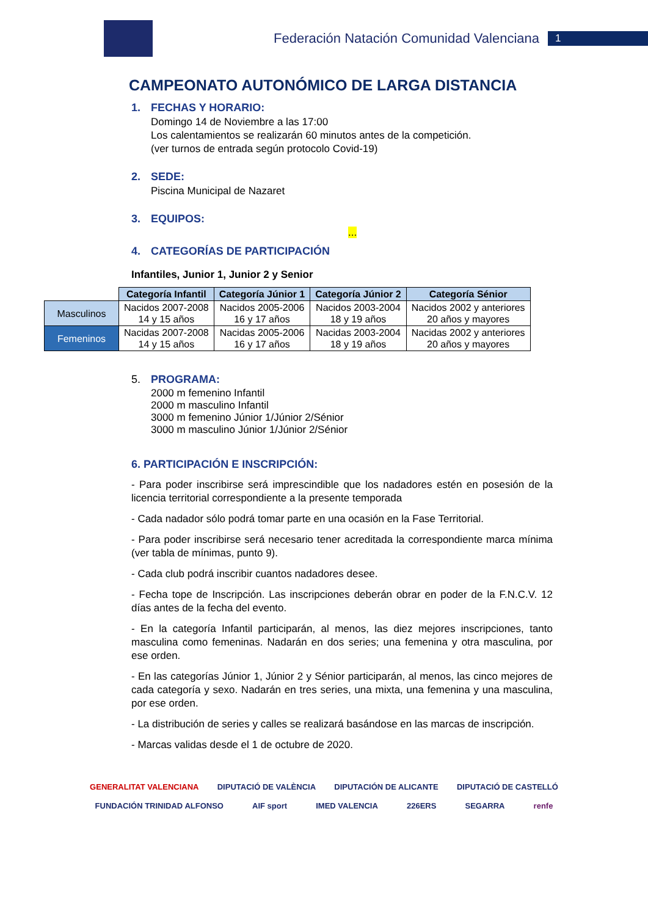Federación Natación Comunidad Valenciana
1
CAMPEONATO AUTONÓMICO DE LARGA DISTANCIA
1. FECHAS Y HORARIO:
Domingo 14 de Noviembre a las 17:00
Los calentamientos se realizarán 60 minutos antes de la competición.
(ver turnos de entrada según protocolo Covid-19)
2. SEDE:
Piscina Municipal de Nazaret
3. EQUIPOS:
...
4. CATEGORÍAS DE PARTICIPACIÓN
Infantiles, Junior 1, Junior 2 y Senior
| | Categoría Infantil | Categoría Júnior 1 | Categoría Júnior 2 | Categoría Sénior |
| Masculinos | Nacidos 2007-2008 14 y 15 años | Nacidos 2005-2006 16 y 17 años | Nacidos 2003-2004 18 y 19 años | Nacidos 2002 y anteriores 20 años y mayores |
| Femeninos | Nacidas 2007-2008 14 y 15 años | Nacidas 2005-2006 16 y 17 años | Nacidas 2003-2004 18 y 19 años | Nacidas 2002 y anteriores 20 años y mayores |
5. PROGRAMA:
2000 m femenino Infantil
2000 m masculino Infantil
3000 m femenino Júnior 1/Júnior 2/Sénior
3000 m masculino Júnior 1/Júnior 2/Sénior
6. PARTICIPACIÓN E INSCRIPCIÓN:
- Para poder inscribirse será imprescindible que los nadadores estén en posesión de la licencia territorial correspondiente a la presente temporada
- Cada nadador sólo podrá tomar parte en una ocasión en la Fase Territorial.
- Para poder inscribirse será necesario tener acreditada la correspondiente marca mínima (ver tabla de mínimas, punto 9).
- Cada club podrá inscribir cuantos nadadores desee.
- Fecha tope de Inscripción. Las inscripciones deberán obrar en poder de la F.N.C.V. 12 días antes de la fecha del evento.
- En la categoría Infantil participarán, al menos, las diez mejores inscripciones, tanto masculina como femeninas. Nadarán en dos series; una femenina y otra masculina, por ese orden.
- En las categorías Júnior 1, Júnior 2 y Sénior participarán, al menos, las cinco mejores de cada categoría y sexo. Nadarán en tres series, una mixta, una femenina y una masculina, por ese orden.
- La distribución de series y calles se realizará basándose en las marcas de inscripción.
- Marcas validas desde el 1 de octubre de 2020.
GENERALITAT VALENCIANA DIPUTACIÓ DE VALÈNCIA DIPUTACIÓN DE ALICANTE DIPUTACIÓ DE CASTELLÓ FUNDACIÓN TRINIDAD ALFONSO AIF sport IMED VALENCIA 226ERS SEGARRA renfe